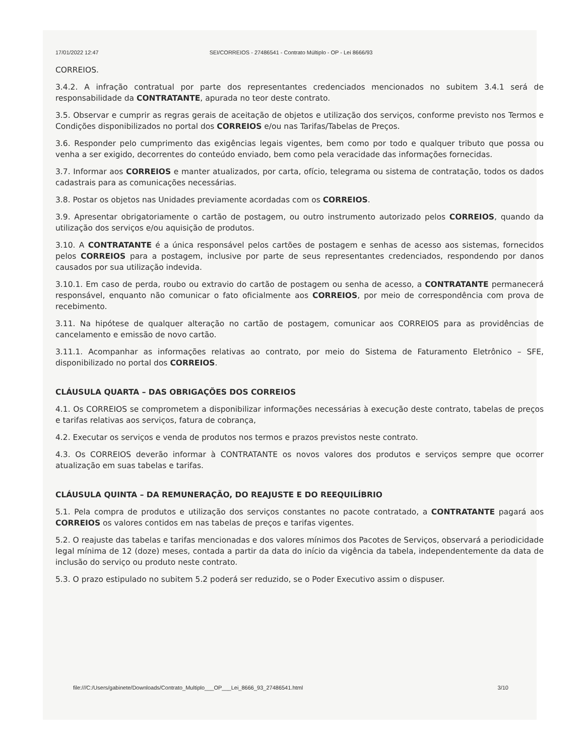17/01/2022 12:47 SEI/CORREIOS - 27486541 - Contrato Múltiplo - OP - Lei 8666/93
CORREIOS.
3.4.2. A infração contratual por parte dos representantes credenciados mencionados no subitem 3.4.1 será de responsabilidade da CONTRATANTE, apurada no teor deste contrato.
3.5. Observar e cumprir as regras gerais de aceitação de objetos e utilização dos serviços, conforme previsto nos Termos e Condições disponibilizados no portal dos CORREIOS e/ou nas Tarifas/Tabelas de Preços.
3.6. Responder pelo cumprimento das exigências legais vigentes, bem como por todo e qualquer tributo que possa ou venha a ser exigido, decorrentes do conteúdo enviado, bem como pela veracidade das informações fornecidas.
3.7. Informar aos CORREIOS e manter atualizados, por carta, ofício, telegrama ou sistema de contratação, todos os dados cadastrais para as comunicações necessárias.
3.8. Postar os objetos nas Unidades previamente acordadas com os CORREIOS.
3.9. Apresentar obrigatoriamente o cartão de postagem, ou outro instrumento autorizado pelos CORREIOS, quando da utilização dos serviços e/ou aquisição de produtos.
3.10. A CONTRATANTE é a única responsável pelos cartões de postagem e senhas de acesso aos sistemas, fornecidos pelos CORREIOS para a postagem, inclusive por parte de seus representantes credenciados, respondendo por danos causados por sua utilização indevida.
3.10.1. Em caso de perda, roubo ou extravio do cartão de postagem ou senha de acesso, a CONTRATANTE permanecerá responsável, enquanto não comunicar o fato oficialmente aos CORREIOS, por meio de correspondência com prova de recebimento.
3.11. Na hipótese de qualquer alteração no cartão de postagem, comunicar aos CORREIOS para as providências de cancelamento e emissão de novo cartão.
3.11.1. Acompanhar as informações relativas ao contrato, por meio do Sistema de Faturamento Eletrônico – SFE, disponibilizado no portal dos CORREIOS.
CLÁUSULA QUARTA – DAS OBRIGAÇÕES DOS CORREIOS
4.1. Os CORREIOS se comprometem a disponibilizar informações necessárias à execução deste contrato, tabelas de preços e tarifas relativas aos serviços, fatura de cobrança,
4.2. Executar os serviços e venda de produtos nos termos e prazos previstos neste contrato.
4.3. Os CORREIOS deverão informar à CONTRATANTE os novos valores dos produtos e serviços sempre que ocorrer atualização em suas tabelas e tarifas.
CLÁUSULA QUINTA – DA REMUNERAÇÃO, DO REAJUSTE E DO REEQUILÍBRIO
5.1. Pela compra de produtos e utilização dos serviços constantes no pacote contratado, a CONTRATANTE pagará aos CORREIOS os valores contidos em nas tabelas de preços e tarifas vigentes.
5.2. O reajuste das tabelas e tarifas mencionadas e dos valores mínimos dos Pacotes de Serviços, observará a periodicidade legal mínima de 12 (doze) meses, contada a partir da data do início da vigência da tabela, independentemente da data de inclusão do serviço ou produto neste contrato.
5.3. O prazo estipulado no subitem 5.2 poderá ser reduzido, se o Poder Executivo assim o dispuser.
file:///C:/Users/gabinete/Downloads/Contrato_Multiplo___OP___Lei_8666_93_27486541.html 3/10